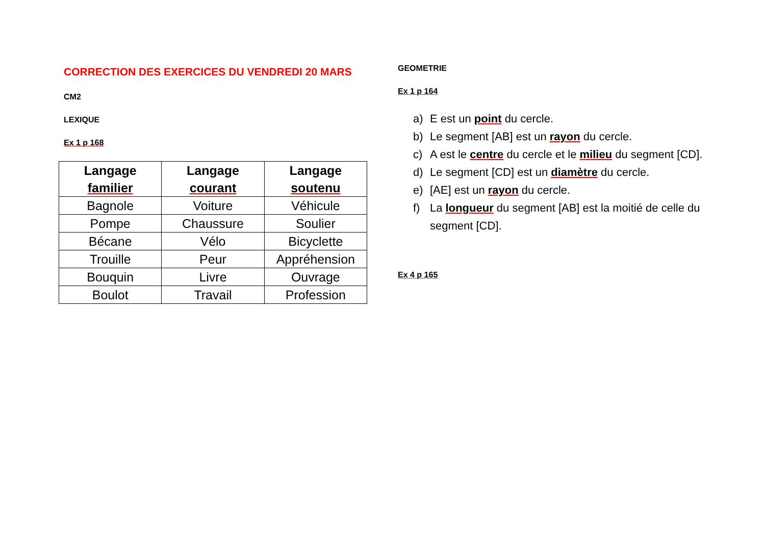CORRECTION DES EXERCICES DU VENDREDI 20 MARS
CM2
LEXIQUE
Ex 1 p 168
| Langage familier | Langage courant | Langage soutenu |
| --- | --- | --- |
| Bagnole | Voiture | Véhicule |
| Pompe | Chaussure | Soulier |
| Bécane | Vélo | Bicyclette |
| Trouille | Peur | Appréhension |
| Bouquin | Livre | Ouvrage |
| Boulot | Travail | Profession |
GEOMETRIE
Ex 1 p 164
a) E est un point du cercle.
b) Le segment [AB] est un rayon du cercle.
c) A est le centre du cercle et le milieu du segment [CD].
d) Le segment [CD] est un diamètre du cercle.
e) [AE] est un rayon du cercle.
f) La longueur du segment [AB] est la moitié de celle du segment [CD].
Ex 4 p 165